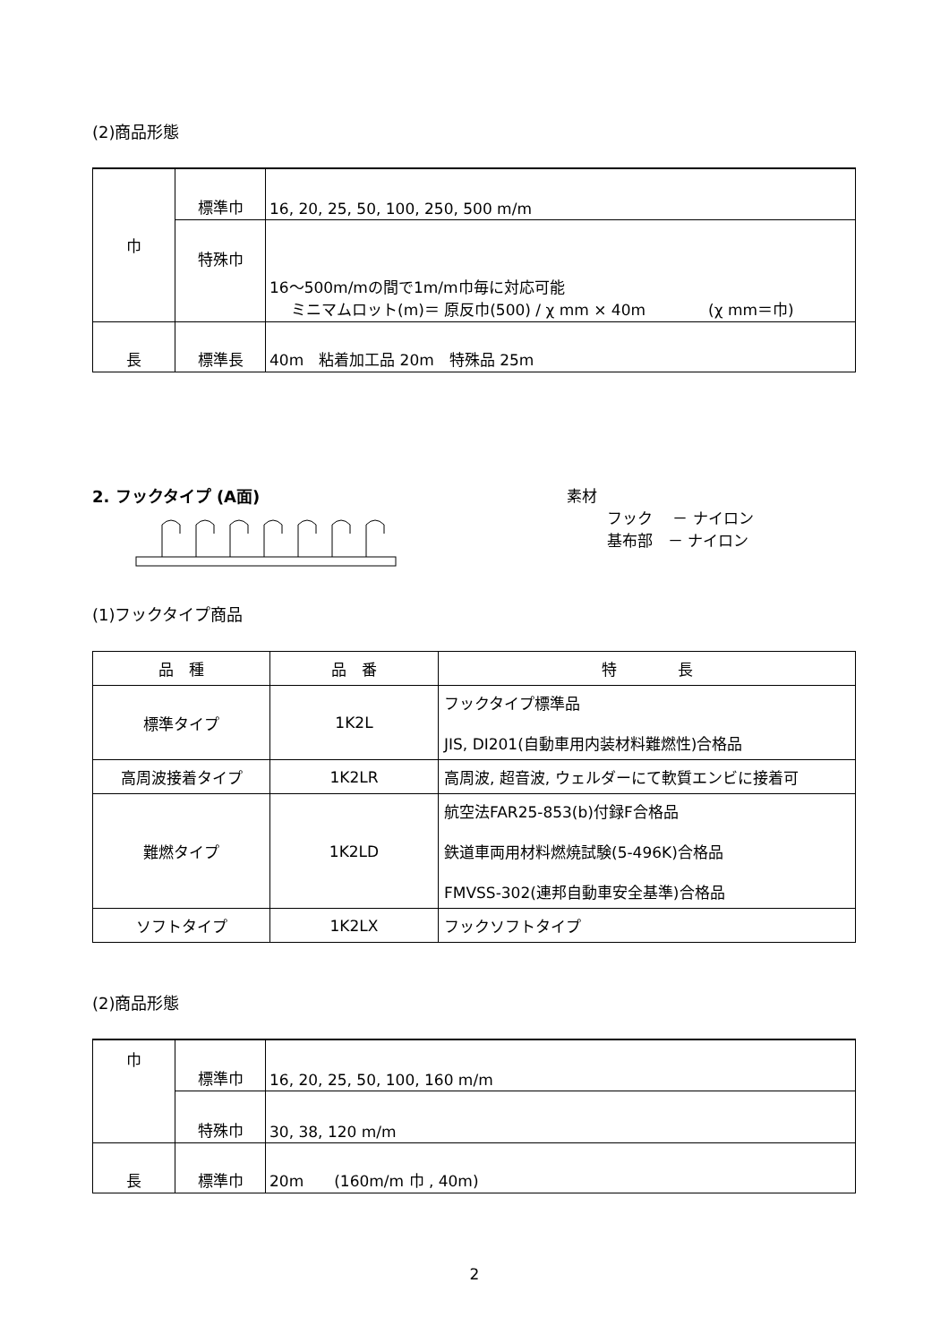(2)商品形態
| 巾 | 標準巾 | 16, 20, 25, 50, 100, 250, 500 m/m |
| | 特殊巾 | 16〜500m/mの間で1m/m巾毎に対応可能 ミニマムロット(m)＝ 原反巾(500) / χ mm × 40m (χ mm＝巾) |
| 長 | 標準長 | 40m 粘着加工品 20m 特殊品 25m |
2. フックタイプ (A面) 素材
フック　 － ナイロン
基布部　－ ナイロン
(1)フックタイプ商品
| 品 種 | 品 番 | 特 長 |
| --- | --- | --- |
| 標準タイプ | 1K2L | フックタイプ標準品 JIS, DI201(自動車用内装材料難燃性)合格品 |
| 高周波接着タイプ | 1K2LR | 高周波, 超音波, ウェルダーにて軟質エンビに接着可 |
| 難燃タイプ | 1K2LD | 航空法FAR25-853(b)付録F合格品 鉄道車両用材料燃焼試験(5-496K)合格品 FMVSS-302(連邦自動車安全基準)合格品 |
| ソフトタイプ | 1K2LX | フックソフトタイプ |
(2)商品形態
| 巾 | 標準巾 | 16, 20, 25, 50, 100, 160 m/m |
| | 特殊巾 | 30, 38, 120 m/m |
| 長 | 標準巾 | 20m (160m/m 巾 , 40m) |
2